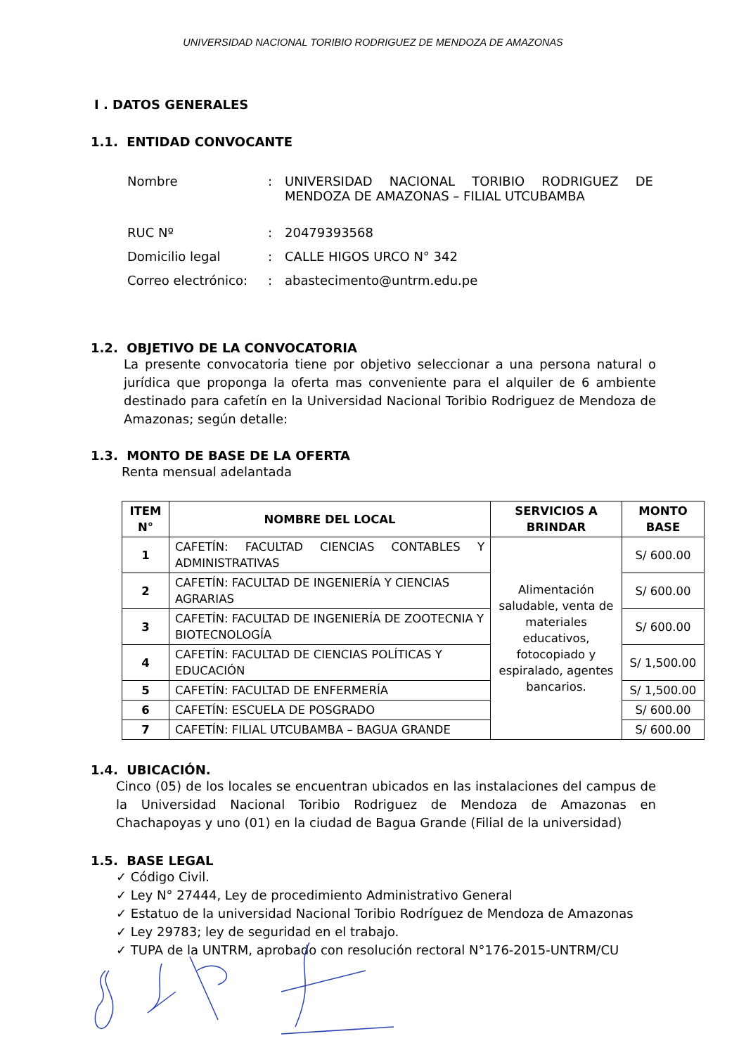UNIVERSIDAD NACIONAL TORIBIO RODRIGUEZ DE MENDOZA DE AMAZONAS
I . DATOS GENERALES
1.1. ENTIDAD CONVOCANTE
| Nombre | : | UNIVERSIDAD NACIONAL TORIBIO RODRIGUEZ DE MENDOZA DE AMAZONAS – FILIAL UTCUBAMBA |
| RUC Nº | : | 20479393568 |
| Domicilio legal | : | CALLE HIGOS URCO N° 342 |
| Correo electrónico: | : | abastecimento@untrm.edu.pe |
1.2. OBJETIVO DE LA CONVOCATORIA
La presente convocatoria tiene por objetivo seleccionar a una persona natural o jurídica que proponga la oferta mas conveniente para el alquiler de 6 ambiente destinado para cafetín en la Universidad Nacional Toribio Rodriguez de Mendoza de Amazonas; según detalle:
1.3. MONTO DE BASE DE LA OFERTA
Renta mensual adelantada
| ITEM N° | NOMBRE DEL LOCAL | SERVICIOS A BRINDAR | MONTO BASE |
| --- | --- | --- | --- |
| 1 | CAFETÍN: FACULTAD CIENCIAS CONTABLES Y ADMINISTRATIVAS | Alimentación saludable, venta de materiales educativos, fotocopiado y espiralado, agentes bancarios. | S/ 600.00 |
| 2 | CAFETÍN: FACULTAD DE INGENIERÍA Y CIENCIAS AGRARIAS | | S/ 600.00 |
| 3 | CAFETÍN: FACULTAD DE INGENIERÍA DE ZOOTECNIA Y BIOTECNOLOGÍA | | S/ 600.00 |
| 4 | CAFETÍN: FACULTAD DE CIENCIAS POLÍTICAS Y EDUCACIÓN | | S/ 1,500.00 |
| 5 | CAFETÍN: FACULTAD DE ENFERMERÍA | | S/ 1,500.00 |
| 6 | CAFETÍN: ESCUELA DE POSGRADO | | S/ 600.00 |
| 7 | CAFETÍN: FILIAL UTCUBAMBA – BAGUA GRANDE | | S/ 600.00 |
1.4. UBICACIÓN.
Cinco (05) de los locales se encuentran ubicados en las instalaciones del campus de la Universidad Nacional Toribio Rodriguez de Mendoza de Amazonas en Chachapoyas y uno (01) en la ciudad de Bagua Grande (Filial de la universidad)
1.5. BASE LEGAL
✓ Código Civil.
✓ Ley N° 27444, Ley de procedimiento Administrativo General
✓ Estatuo de la universidad Nacional Toribio Rodríguez de Mendoza de Amazonas
✓ Ley 29783; ley de seguridad en el trabajo.
✓ TUPA de la UNTRM, aprobado con resolución rectoral N°176-2015-UNTRM/CU